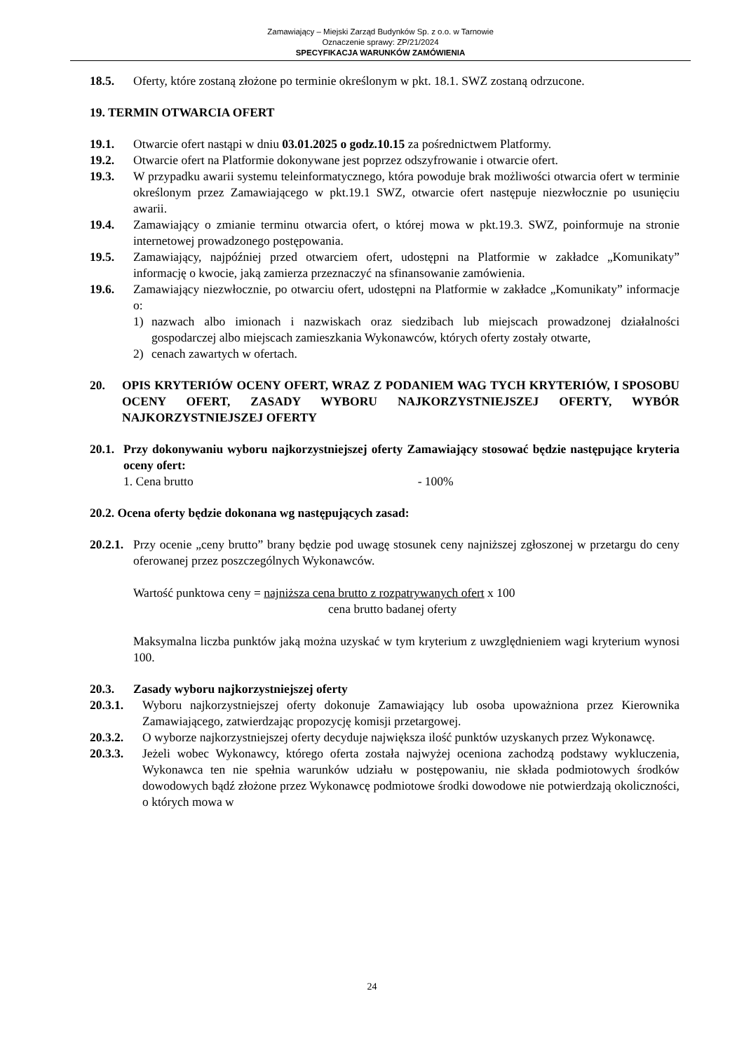Zamawiający – Miejski Zarząd Budynków Sp. z o.o. w Tarnowie
Oznaczenie sprawy: ZP/21/2024
SPECYFIKACJA WARUNKÓW ZAMÓWIENIA
18.5. Oferty, które zostaną złożone po terminie określonym w pkt. 18.1. SWZ zostaną odrzucone.
19. TERMIN OTWARCIA OFERT
19.1. Otwarcie ofert nastąpi w dniu 03.01.2025 o godz.10.15 za pośrednictwem Platformy.
19.2. Otwarcie ofert na Platformie dokonywane jest poprzez odszyfrowanie i otwarcie ofert.
19.3. W przypadku awarii systemu teleinformatycznego, która powoduje brak możliwości otwarcia ofert w terminie określonym przez Zamawiającego w pkt.19.1 SWZ, otwarcie ofert następuje niezwłocznie po usunięciu awarii.
19.4. Zamawiający o zmianie terminu otwarcia ofert, o której mowa w pkt.19.3. SWZ, poinformuje na stronie internetowej prowadzonego postępowania.
19.5. Zamawiający, najpóźniej przed otwarciem ofert, udostępni na Platformie w zakładce „Komunikaty” informację o kwocie, jaką zamierza przeznaczyć na sfinansowanie zamówienia.
19.6. Zamawiający niezwłocznie, po otwarciu ofert, udostępni na Platformie w zakładce „Komunikaty” informacje o:
1) nazwach albo imionach i nazwiskach oraz siedzibach lub miejscach prowadzonej działalności gospodarczej albo miejscach zamieszkania Wykonawców, których oferty zostały otwarte,
2) cenach zawartych w ofertach.
20. OPIS KRYTERIÓW OCENY OFERT, WRAZ Z PODANIEM WAG TYCH KRYTERIÓW, I SPOSOBU OCENY OFERT, ZASADY WYBORU NAJKORZYSTNIEJSZEJ OFERTY, WYBÓR NAJKORZYSTNIEJSZEJ OFERTY
20.1. Przy dokonywaniu wyboru najkorzystniejszej oferty Zamawiający stosować będzie następujące kryteria oceny ofert:
1. Cena brutto - 100%
20.2. Ocena oferty będzie dokonana wg następujących zasad:
20.2.1. Przy ocenie „ceny brutto” brany będzie pod uwagę stosunek ceny najniższej zgłoszonej w przetargu do ceny oferowanej przez poszczególnych Wykonawców.
Wartość punktowa ceny = najniższa cena brutto z rozpatrywanych ofert x 100
cena brutto badanej oferty
Maksymalna liczba punktów jaką można uzyskać w tym kryterium z uwzględnieniem wagi kryterium wynosi 100.
20.3. Zasady wyboru najkorzystniejszej oferty
20.3.1. Wyboru najkorzystniejszej oferty dokonuje Zamawiający lub osoba upoważniona przez Kierownika Zamawiającego, zatwierdzając propozycję komisji przetargowej.
20.3.2. O wyborze najkorzystniejszej oferty decyduje największa ilość punktów uzyskanych przez Wykonawcę.
20.3.3. Jeżeli wobec Wykonawcy, którego oferta została najwyżej oceniona zachodzą podstawy wykluczenia, Wykonawca ten nie spełnia warunków udziału w postępowaniu, nie składa podmiotowych środków dowodowych bądź złożone przez Wykonawcę podmiotowe środki dowodowe nie potwierdzają okoliczności, o których mowa w
24